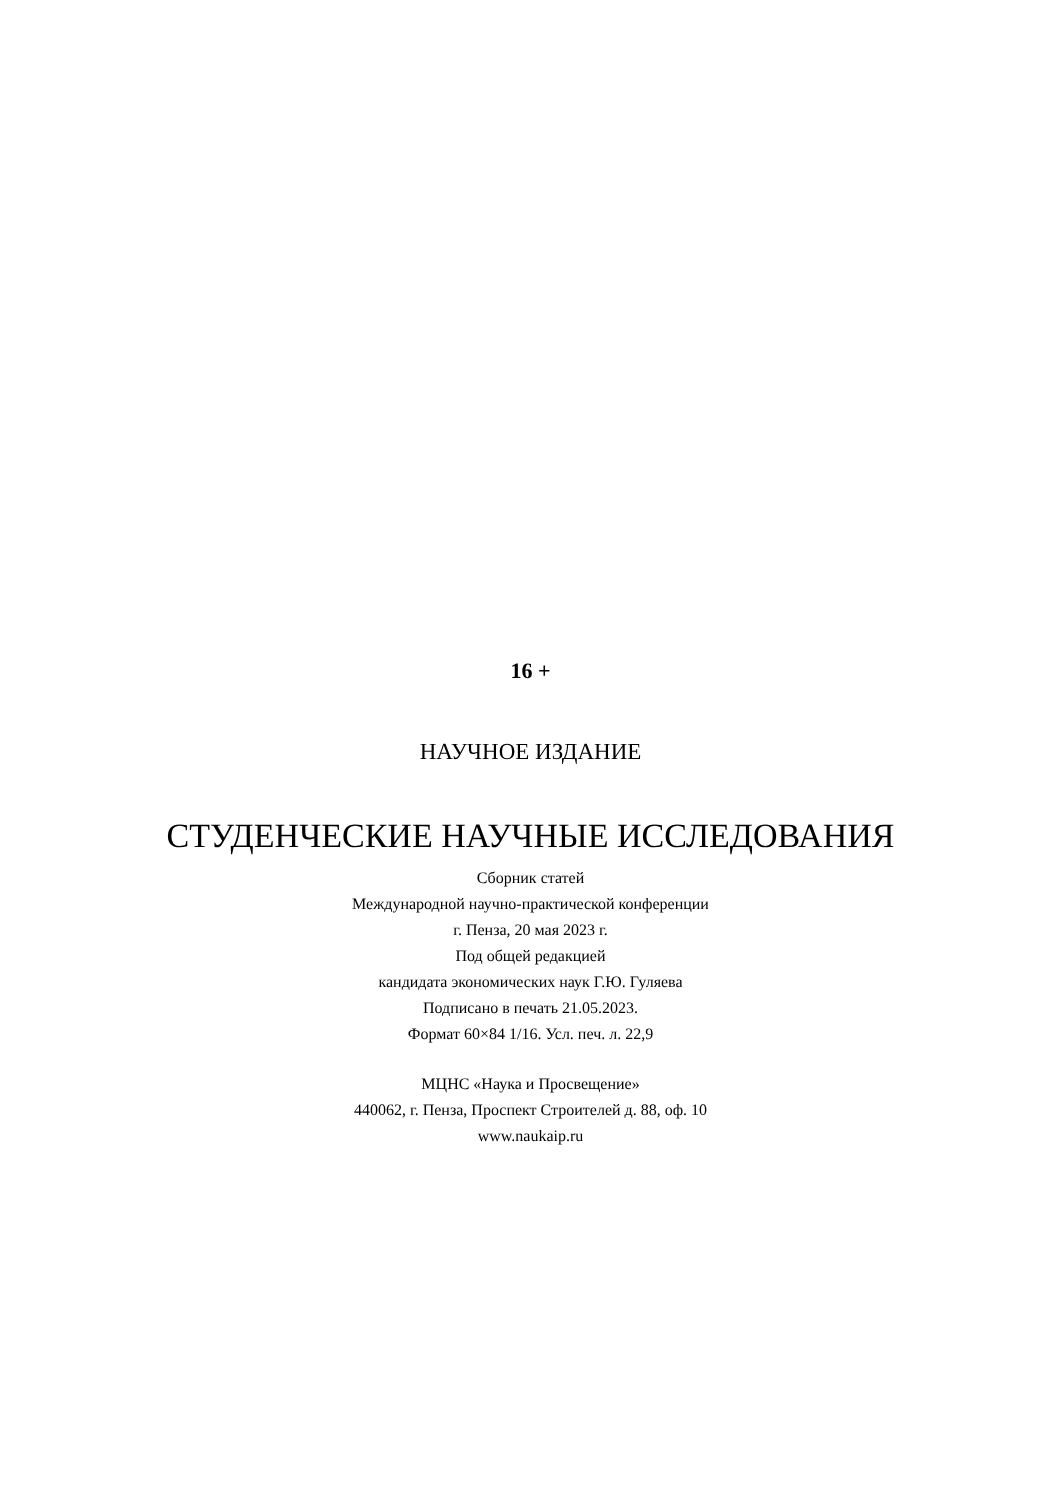16 +
НАУЧНОЕ ИЗДАНИЕ
СТУДЕНЧЕСКИЕ НАУЧНЫЕ ИССЛЕДОВАНИЯ
Сборник статей
Международной научно-практической конференции
г. Пенза, 20 мая 2023 г.
Под общей редакцией
кандидата экономических наук Г.Ю. Гуляева
Подписано в печать 21.05.2023.
Формат 60×84 1/16. Усл. печ. л. 22,9
МЦНС «Наука и Просвещение»
440062, г. Пенза, Проспект Строителей д. 88, оф. 10
www.naukaip.ru